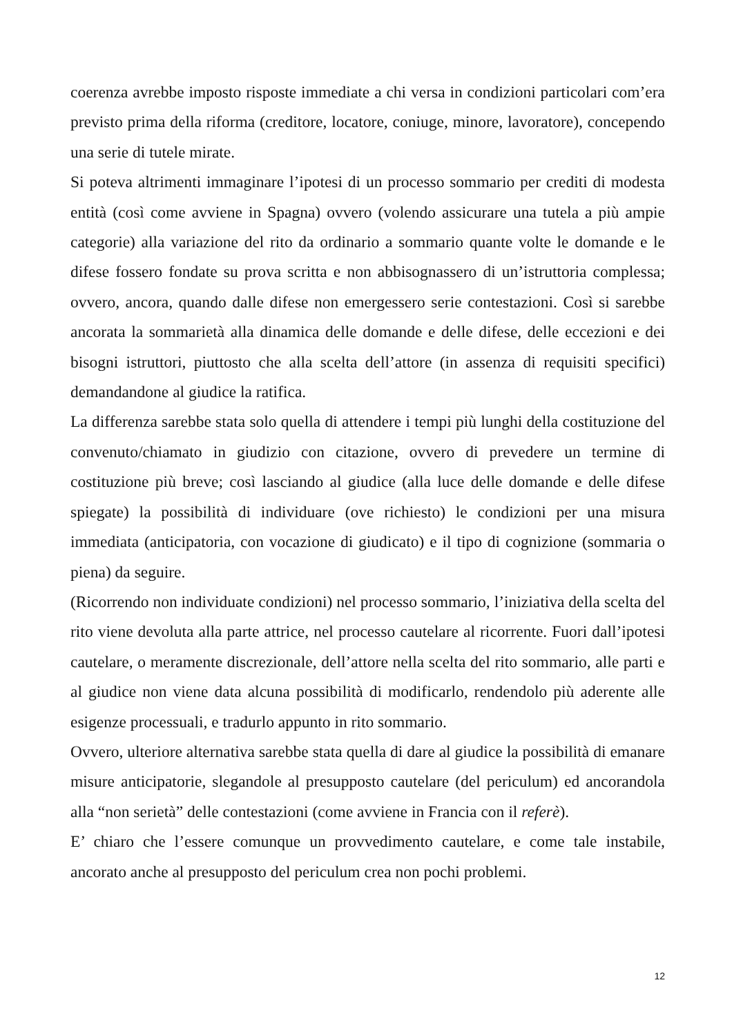coerenza avrebbe imposto risposte immediate a chi versa in condizioni particolari com’era previsto prima della riforma (creditore, locatore, coniuge, minore, lavoratore), concependo una serie di tutele mirate.
Si poteva altrimenti immaginare l’ipotesi di un processo sommario per crediti di modesta entità (così come avviene in Spagna) ovvero (volendo assicurare una tutela a più ampie categorie) alla variazione del rito da ordinario a sommario quante volte le domande e le difese fossero fondate su prova scritta e non abbisognassero di un’istruttoria complessa; ovvero, ancora, quando dalle difese non emergessero serie contestazioni. Così si sarebbe ancorata la sommarietà alla dinamica delle domande e delle difese, delle eccezioni e dei bisogni istruttori, piuttosto che alla scelta dell’attore (in assenza di requisiti specifici) demandandone al giudice la ratifica.
La differenza sarebbe stata solo quella di attendere i tempi più lunghi della costituzione del convenuto/chiamato in giudizio con citazione, ovvero di prevedere un termine di costituzione più breve; così lasciando al giudice (alla luce delle domande e delle difese spiegate) la possibilità di individuare (ove richiesto) le condizioni per una misura immediata (anticipatoria, con vocazione di giudicato) e il tipo di cognizione (sommaria o piena) da seguire.
(Ricorrendo non individuate condizioni) nel processo sommario, l’iniziativa della scelta del rito viene devoluta alla parte attrice, nel processo cautelare al ricorrente. Fuori dall’ipotesi cautelare, o meramente discrezionale, dell’attore nella scelta del rito sommario, alle parti e al giudice non viene data alcuna possibilità di modificarlo, rendendolo più aderente alle esigenze processuali, e tradurlo appunto in rito sommario.
Ovvero, ulteriore alternativa sarebbe stata quella di dare al giudice la possibilità di emanare misure anticipatorie, slegandole al presupposto cautelare (del periculum) ed ancorandola alla “non serietà” delle contestazioni (come avviene in Francia con il referè).
E’ chiaro che l’essere comunque un provvedimento cautelare, e come tale instabile, ancorato anche al presupposto del periculum crea non pochi problemi.
12